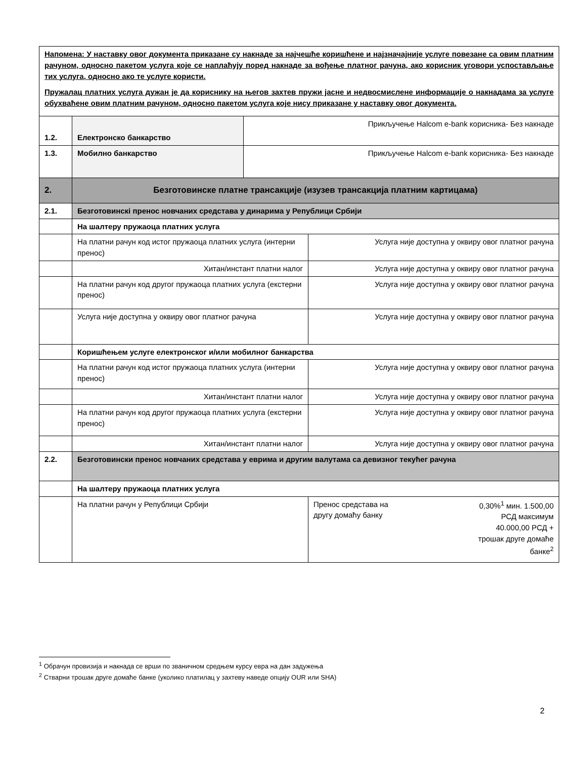| Напомена: У наставку овог документа приказане су накнаде за најчешће коришћене и најзначајније услуге повезане са овим платним рачуном, односно пакетом услуга које се наплаћују поред накнаде за вођење платног рачуна, ако корисник уговори успостављање тих услуга, односно ако те услуге користи. Пружалац платних услуга дужан је да кориснику на његов захтев пружи јасне и недвосмислене информације о накнадама за услуге обухваћене овим платним рачуном, односно пакетом услуга које нису приказане у наставку овог документа. | | | |
| 1.2. | Електронско банкарство | Прикључење Halcom e-bank корисника- Без накнаде | |
| 1.3. | Мобилно банкарство | Прикључење Halcom e-bank корисника- Без накнаде | |
| 2. | Безготовинске платне трансакције (изузев трансакција платним картицама) | | |
| 2.1. | Безготовинскi пренос новчаних средстава у динарима у Републици Србији | | |
| | На шалтеру пружаоца платних услуга | | |
| | На платни рачун код истог пружаоца платних услуга (интерни пренос) | | Услуга није доступна у оквиру овог платног рачуна |
| | Хитан/инстант платни налог | | Услуга није доступна у оквиру овог платног рачуна |
| | На платни рачун код другог пружаоца платних услуга (екстерни пренос) | | Услуга није доступна у оквиру овог платног рачуна |
| | Услуга није доступна у оквиру овог платног рачуна | | Услуга није доступна у оквиру овог платног рачуна |
| | Коришћењем услуге електронског и/или мобилног банкарства | | |
| | На платни рачун код истог пружаоца платних услуга (интерни пренос) | | Услуга није доступна у оквиру овог платног рачуна |
| | Хитан/инстант платни налог | | Услуга није доступна у оквиру овог платног рачуна |
| | На платни рачун код другог пружаоца платних услуга (екстерни пренос) | | Услуга није доступна у оквиру овог платног рачуна |
| | Хитан/инстант платни налог | | Услуга није доступна у оквиру овог платног рачуна |
| 2.2. | Безготовински пренос новчаних средстава у еврима и другим валутама са девизног текућег рачуна | | |
| | На шалтеру пружаоца платних услуга | | |
| | На платни рачун у Републици Србији | | Пренос средстава на другу домаћу банку 0,30%<sup>1</sup> мин. 1.500,00 РСД максимум 40.000,00 РСД + трошак друге домаће банке<sup>2</sup> |
<sup>1</sup> Обрачун провизија и накнада се врши по званичном средњем курсу евра на дан задужења
<sup>2</sup> Стварни трошак друге домаће банке (уколико платилац у захтеву наведе опцију OUR или SHA)
2